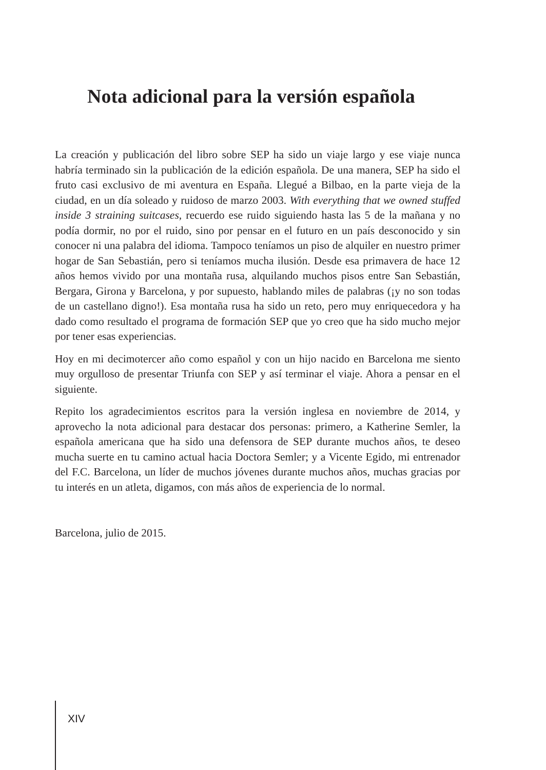Nota adicional para la versión española
La creación y publicación del libro sobre SEP ha sido un viaje largo y ese viaje nunca habría terminado sin la publicación de la edición española. De una manera, SEP ha sido el fruto casi exclusivo de mi aventura en España. Llegué a Bilbao, en la parte vieja de la ciudad, en un día soleado y ruidoso de marzo 2003. With everything that we owned stuffed inside 3 straining suitcases, recuerdo ese ruido siguiendo hasta las 5 de la mañana y no podía dormir, no por el ruido, sino por pensar en el futuro en un país desconocido y sin conocer ni una palabra del idioma. Tampoco teníamos un piso de alquiler en nuestro primer hogar de San Sebastián, pero si teníamos mucha ilusión. Desde esa primavera de hace 12 años hemos vivido por una montaña rusa, alquilando muchos pisos entre San Sebastián, Bergara, Girona y Barcelona, y por supuesto, hablando miles de palabras (¡y no son todas de un castellano digno!). Esa montaña rusa ha sido un reto, pero muy enriquecedora y ha dado como resultado el programa de formación SEP que yo creo que ha sido mucho mejor por tener esas experiencias.
Hoy en mi decimotercer año como español y con un hijo nacido en Barcelona me siento muy orgulloso de presentar Triunfa con SEP y así terminar el viaje. Ahora a pensar en el siguiente.
Repito los agradecimientos escritos para la versión inglesa en noviembre de 2014, y aprovecho la nota adicional para destacar dos personas: primero, a Katherine Semler, la española americana que ha sido una defensora de SEP durante muchos años, te deseo mucha suerte en tu camino actual hacia Doctora Semler; y a Vicente Egido, mi entrenador del F.C. Barcelona, un líder de muchos jóvenes durante muchos años, muchas gracias por tu interés en un atleta, digamos, con más años de experiencia de lo normal.
Barcelona, julio de 2015.
XIV